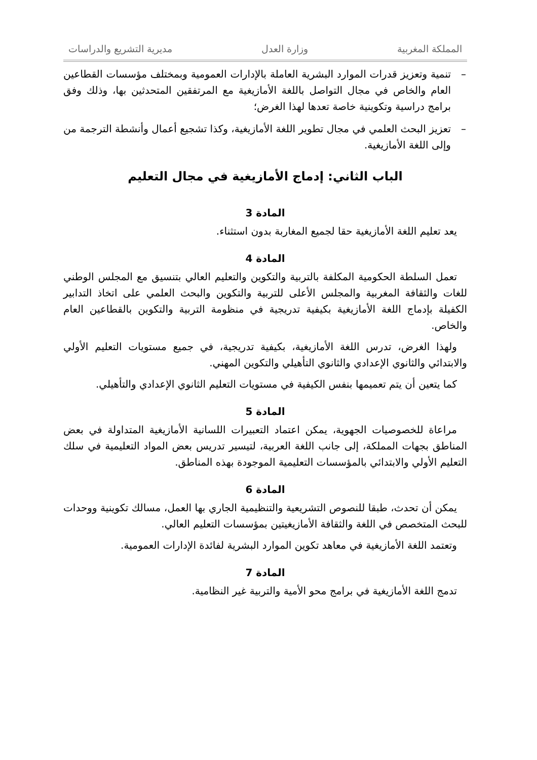المملكة المغربية وزارة العدل مديرية التشريع والدراسات
– تنمية وتعزيز قدرات الموارد البشرية العاملة بالإدارات العمومية وبمختلف مؤسسات القطاعين العام والخاص في مجال التواصل باللغة الأمازيغية مع المرتفقين المتحدثين بها، وذلك وفق برامج دراسية وتكوينية خاصة تعدها لهذا الغرض؛
– تعزيز البحث العلمي في مجال تطوير اللغة الأمازيغية، وكذا تشجيع أعمال وأنشطة الترجمة من وإلى اللغة الأمازيغية.
الباب الثاني: إدماج الأمازيغية في مجال التعليم
المادة 3
يعد تعليم اللغة الأمازيغية حقا لجميع المغاربة بدون استثناء.
المادة 4
تعمل السلطة الحكومية المكلفة بالتربية والتكوين والتعليم العالي بتنسيق مع المجلس الوطني للغات والثقافة المغربية والمجلس الأعلى للتربية والتكوين والبحث العلمي على اتخاذ التدابير الكفيلة بإدماج اللغة الأمازيغية بكيفية تدريجية في منظومة التربية والتكوين بالقطاعين العام والخاص.
ولهذا الغرض، تدرس اللغة الأمازيغية، بكيفية تدريجية، في جميع مستويات التعليم الأولي والابتدائي والثانوي الإعدادي والثانوي التأهيلي والتكوين المهني.
كما يتعين أن يتم تعميمها بنفس الكيفية في مستويات التعليم الثانوي الإعدادي والتأهيلي.
المادة 5
مراعاة للخصوصيات الجهوية، يمكن اعتماد التعبيرات اللسانية الأمازيغية المتداولة في بعض المناطق بجهات المملكة، إلى جانب اللغة العربية، لتيسير تدريس بعض المواد التعليمية في سلك التعليم الأولي والابتدائي بالمؤسسات التعليمية الموجودة بهذه المناطق.
المادة 6
يمكن أن تحدث، طبقا للنصوص التشريعية والتنظيمية الجاري بها العمل، مسالك تكوينية ووحدات للبحث المتخصص في اللغة والثقافة الأمازيغيتين بمؤسسات التعليم العالي.
وتعتمد اللغة الأمازيغية في معاهد تكوين الموارد البشرية لفائدة الإدارات العمومية.
المادة 7
تدمج اللغة الأمازيغية في برامج محو الأمية والتربية غير النظامية.